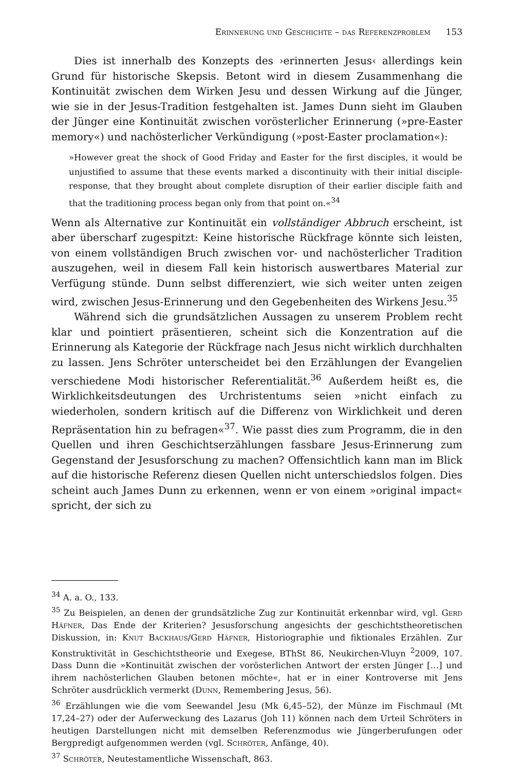Erinnerung und Geschichte – das Referenzproblem 153
Dies ist innerhalb des Konzepts des ›erinnerten Jesus‹ allerdings kein Grund für historische Skepsis. Betont wird in diesem Zusammenhang die Kontinuität zwischen dem Wirken Jesu und dessen Wirkung auf die Jünger, wie sie in der Jesus-Tradition festgehalten ist. James Dunn sieht im Glauben der Jünger eine Kontinuität zwischen vorösterlicher Erinnerung (»pre-Easter memory«) und nachösterlicher Verkündigung (»post-Easter proclamation«):
»However great the shock of Good Friday and Easter for the first disciples, it would be unjustified to assume that these events marked a discontinuity with their initial disciple-response, that they brought about complete disruption of their earlier disciple faith and that the traditioning process began only from that point on.«<sup>34</sup>
Wenn als Alternative zur Kontinuität ein vollständiger Abbruch erscheint, ist aber überscharf zugespitzt: Keine historische Rückfrage könnte sich leisten, von einem vollständigen Bruch zwischen vor- und nachösterlicher Tradition auszugehen, weil in diesem Fall kein historisch auswertbares Material zur Verfügung stünde. Dunn selbst differenziert, wie sich weiter unten zeigen wird, zwischen Jesus-Erinnerung und den Gegebenheiten des Wirkens Jesu.<sup>35</sup>
Während sich die grundsätzlichen Aussagen zu unserem Problem recht klar und pointiert präsentieren, scheint sich die Konzentration auf die Erinnerung als Kategorie der Rückfrage nach Jesus nicht wirklich durchhalten zu lassen. Jens Schröter unterscheidet bei den Erzählungen der Evangelien verschiedene Modi historischer Referentialität.<sup>36</sup> Außerdem heißt es, die Wirklichkeitsdeutungen des Urchristentums seien »nicht einfach zu wiederholen, sondern kritisch auf die Differenz von Wirklichkeit und deren Repräsentation hin zu befragen«<sup>37</sup>. Wie passt dies zum Programm, die in den Quellen und ihren Geschichtserzählungen fassbare Jesus-Erinnerung zum Gegenstand der Jesusforschung zu machen? Offensichtlich kann man im Blick auf die historische Referenz diesen Quellen nicht unterschiedslos folgen. Dies scheint auch James Dunn zu erkennen, wenn er von einem »original impact« spricht, der sich zu
<sup>34</sup> A. a. O., 133.
<sup>35</sup> Zu Beispielen, an denen der grundsätzliche Zug zur Kontinuität erkennbar wird, vgl. Gerd Häfner, Das Ende der Kriterien? Jesusforschung angesichts der geschichtstheoretischen Diskussion, in: Knut Backhaus/Gerd Häfner, Historiographie und fiktionales Erzählen. Zur Konstruktivität in Geschichtstheorie und Exegese, BThSt 86, Neukirchen-Vluyn <sup>2</sup>2009, 107. Dass Dunn die »Kontinuität zwischen der vorösterlichen Antwort der ersten Jünger […] und ihrem nachösterlichen Glauben betonen möchte«, hat er in einer Kontroverse mit Jens Schröter ausdrücklich vermerkt (Dunn, Remembering Jesus, 56).
<sup>36</sup> Erzählungen wie die vom Seewandel Jesu (Mk 6,45–52), der Münze im Fischmaul (Mt 17,24–27) oder der Auferweckung des Lazarus (Joh 11) können nach dem Urteil Schröters in heutigen Darstellungen nicht mit demselben Referenzmodus wie Jüngerberufungen oder Bergpredigt aufgenommen werden (vgl. Schröter, Anfänge, 40).
<sup>37</sup> Schröter, Neutestamentliche Wissenschaft, 863.